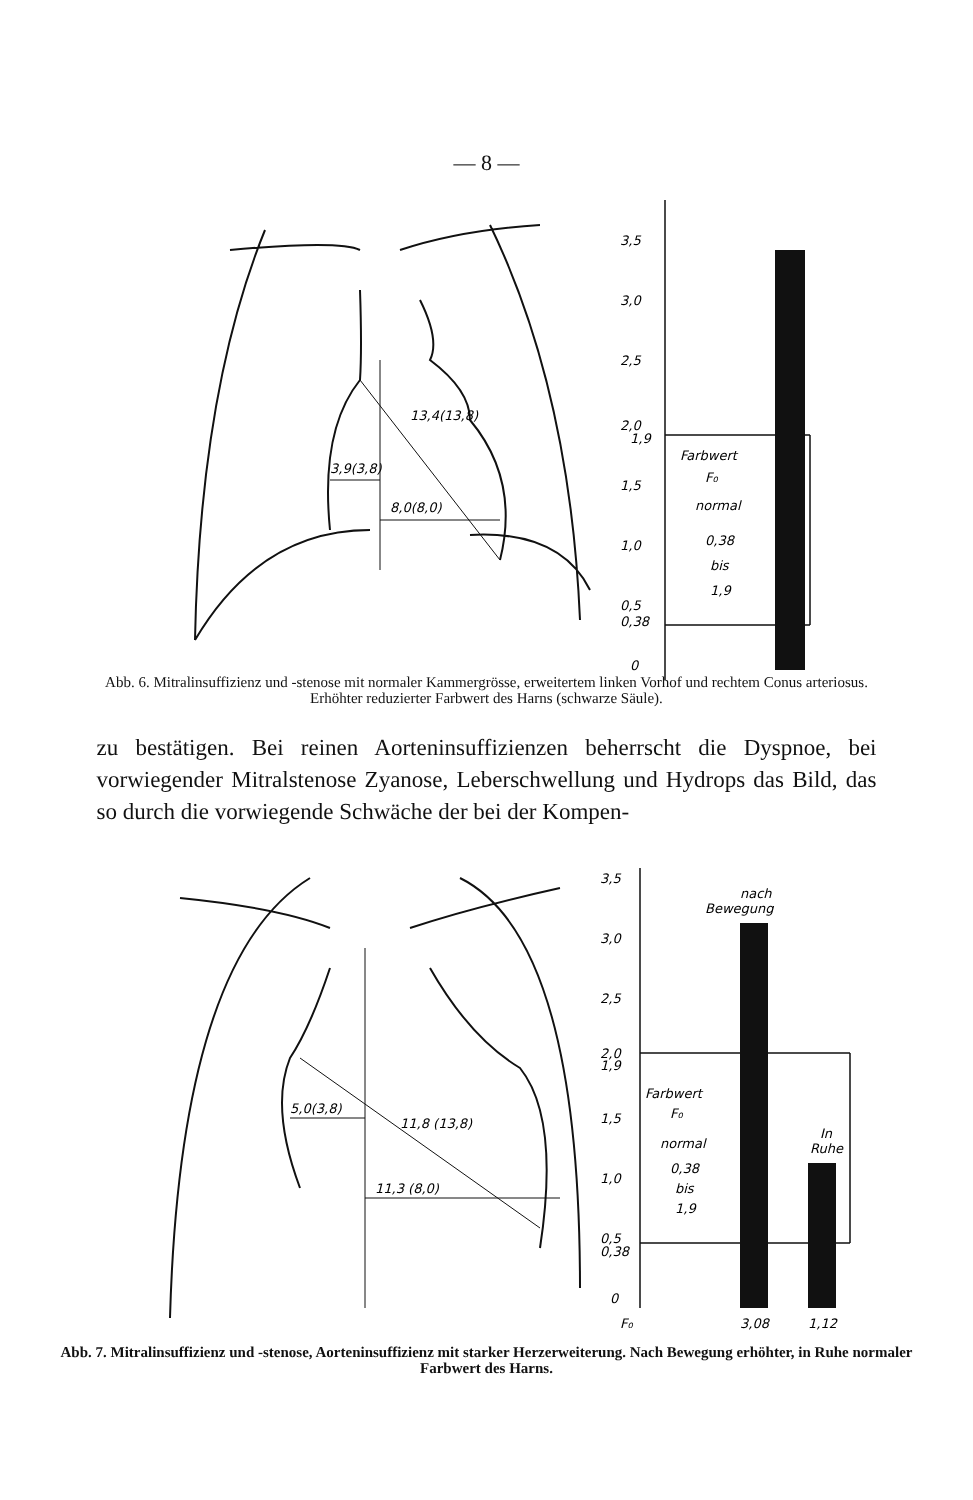— 8 —
3,5
3,0
2,5
2,0
1,9
1,5
1,0
0,5
0,38
0
Farbwert
F₀
normal
0,38
bis
1,9
3,9(3,8)
8,0(8,0)
13,4(13,8)
Abb. 6. Mitralinsuffizienz und -stenose mit normaler Kammergrösse, erweitertem linken Vorhof und rechtem Conus arteriosus. Erhöhter reduzierter Farbwert des Harns (schwarze Säule).
zu bestätigen. Bei reinen Aorteninsuffizienzen beherrscht die Dyspnoe, bei vorwiegender Mitralstenose Zyanose, Leberschwellung und Hydrops das Bild, das so durch die vorwiegende Schwäche der bei der Kompen-
3,5
3,0
2,5
2,0
1,9
1,5
1,0
0,5
0,38
0
nach
Bewegung
In
Ruhe
Farbwert
F₀
normal
0,38
bis
1,9
F₀
3,08
1,12
5,0(3,8)
11,3 (8,0)
11,8 (13,8)
Abb. 7. Mitralinsuffizienz und -stenose, Aorteninsuffizienz mit starker Herzerweiterung. Nach Bewegung erhöhter, in Ruhe normaler Farbwert des Harns.